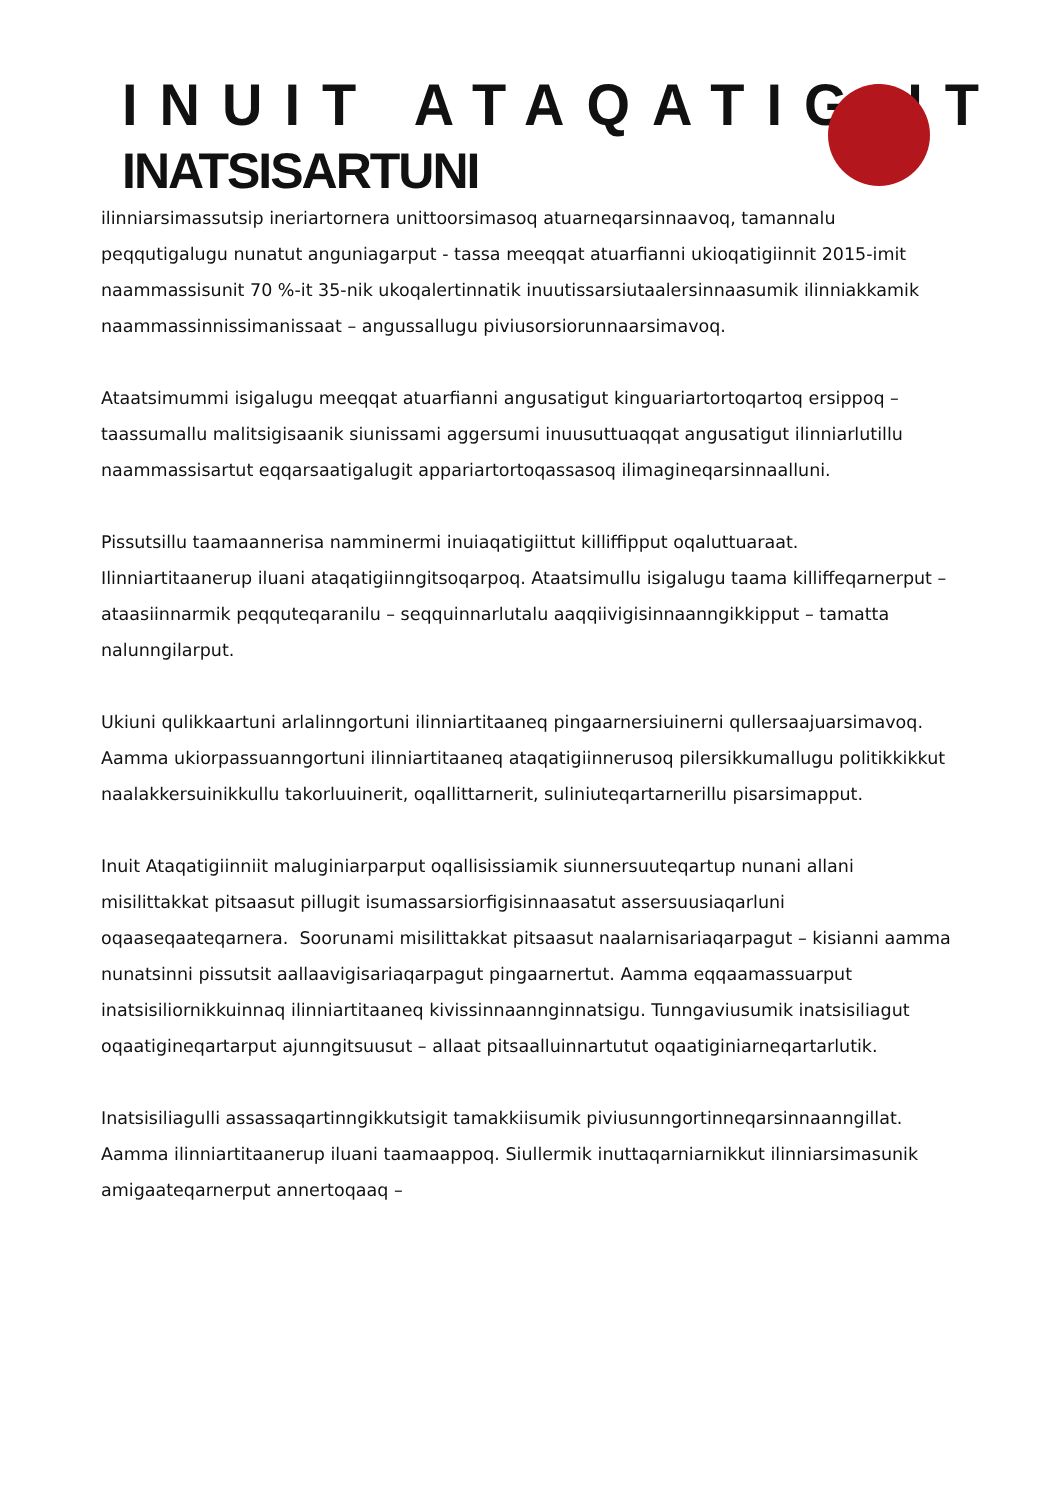INUIT ATAQATIGIIT
INATSISARTUNI
ilinniarsimassutsip ineriartornera unittoorsimasoq atuarneqarsinnaavoq, tamannalu peqqutigalugu nunatut anguniagarput - tassa meeqqat atuarfianni ukioqatigiinnit 2015-imit naammassisunit 70 %-it 35-nik ukoqalertinnatik inuutissarsiutaalersinnaasumik ilinniakkamik naammassinnissimanissaat – angussallugu piviusorsiorunnaarsimavoq.
Ataatsimummi isigalugu meeqqat atuarfianni angusatigut kinguariartortoqartoq ersippoq – taassumallu malitsigisaanik siunissami aggersumi inuusuttuaqqat angusatigut ilinniarlutillu naammassisartut eqqarsaatigalugit appariartortoqassasoq ilimagineqarsinnaalluni.
Pissutsillu taamaannerisa namminermi inuiaqatigiittut killiffipput oqaluttuaraat. Ilinniartitaanerup iluani ataqatigiinngitsoqarpoq. Ataatsimullu isigalugu taama killiffeqarnerput – ataasiinnarmik peqquteqaranilu – seqquinnarlutalu aaqqiivigisinnaanngikkipput – tamatta nalunngilarput.
Ukiuni qulikkaartuni arlalinngortuni ilinniartitaaneq pingaarnersiuinerni qullersaajuarsimavoq. Aamma ukiorpassuanngortuni ilinniartitaaneq ataqatigiinnerusoq pilersikkumallugu politikkikkut naalakkersuinikkullu takorluuinerit, oqallittarnerit, suliniuteqartarnerillu pisarsimapput.
Inuit Ataqatigiinniit maluginiarparput oqallisissiamik siunnersuuteqartup nunani allani misilittakkat pitsaasut pillugit isumassarsiorfigisinnaasatut assersuusiaqarluni oqaaseqaateqarnera. Soorunami misilittakkat pitsaasut naalarnisariaqarpagut – kisianni aamma nunatsinni pissutsit aallaavigisariaqarpagut pingaarnertut. Aamma eqqaamassuarput inatsisiliornikkuinnaq ilinniartitaaneq kivissinnaannginnatsigu. Tunngaviusumik inatsisiliagut oqaatigineqartarput ajunngitsuusut – allaat pitsaalluinnartutut oqaatiginiarneqartarlutik.
Inatsisiliagulli assassaqartinngikkutsigit tamakkiisumik piviusunngortinneqarsinnaanngillat. Aamma ilinniartitaanerup iluani taamaappoq. Siullermik inuttaqarniarnikkut ilinniarsimasunik amigaateqarnerput annertoqaaq –